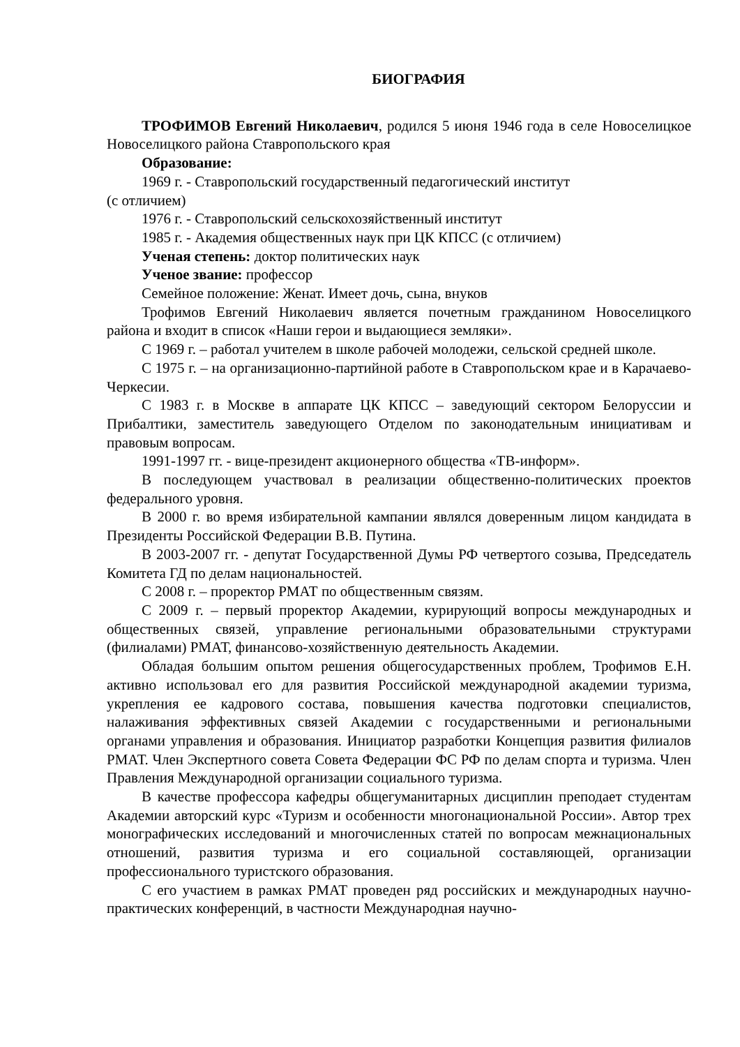БИОГРАФИЯ
ТРОФИМОВ Евгений Николаевич, родился 5 июня 1946 года в селе Новоселицкое Новоселицкого района Ставропольского края
Образование:
1969 г. - Ставропольский государственный педагогический институт
(с отличием)
1976 г. - Ставропольский сельскохозяйственный институт
1985 г. - Академия общественных наук при ЦК КПСС (с отличием)
Ученая степень: доктор политических наук
Ученое звание: профессор
Семейное положение: Женат. Имеет дочь, сына, внуков
Трофимов Евгений Николаевич является почетным гражданином Новоселицкого района и входит в список «Наши герои и выдающиеся земляки».
С 1969 г. – работал учителем в школе рабочей молодежи, сельской средней школе.
С 1975 г. – на организационно-партийной работе в Ставропольском крае и в Карачаево-Черкесии.
С 1983 г. в Москве в аппарате ЦК КПСС – заведующий сектором Белоруссии и Прибалтики, заместитель заведующего Отделом по законодательным инициативам и правовым вопросам.
1991-1997 гг. - вице-президент акционерного общества «ТВ-информ».
В последующем участвовал в реализации общественно-политических проектов федерального уровня.
В 2000 г. во время избирательной кампании являлся доверенным лицом кандидата в Президенты Российской Федерации В.В. Путина.
В 2003-2007 гг. - депутат Государственной Думы РФ четвертого созыва, Председатель Комитета ГД по делам национальностей.
С 2008 г. – проректор РМАТ по общественным связям.
С 2009 г. – первый проректор Академии, курирующий вопросы международных и общественных связей, управление региональными образовательными структурами (филиалами) РМАТ, финансово-хозяйственную деятельность Академии.
Обладая большим опытом решения общегосударственных проблем, Трофимов Е.Н. активно использовал его для развития Российской международной академии туризма, укрепления ее кадрового состава, повышения качества подготовки специалистов, налаживания эффективных связей Академии с государственными и региональными органами управления и образования. Инициатор разработки Концепция развития филиалов РМАТ. Член Экспертного совета Совета Федерации ФС РФ по делам спорта и туризма. Член Правления Международной организации социального туризма.
В качестве профессора кафедры общегуманитарных дисциплин преподает студентам Академии авторский курс «Туризм и особенности многонациональной России». Автор трех монографических исследований и многочисленных статей по вопросам межнациональных отношений, развития туризма и его социальной составляющей, организации профессионального туристского образования.
С его участием в рамках РМАТ проведен ряд российских и международных научно-практических конференций, в частности Международная научно-